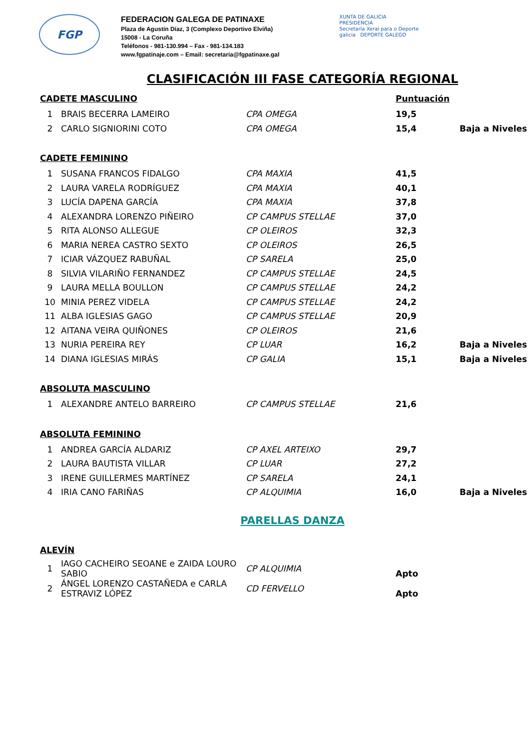FGP
FEDERACION GALEGA DE PATINAXE
Plaza de Agustín Díaz, 3 (Complexo Deportivo Elviña)
15008 - La Coruña
Teléfonos - 981-130.994 – Fax - 981-134.183
www.fgpatinaje.com – Email: secretaria@fgpatinaxe.gal
XUNTA DE GALICIA
PRESIDENCIA
Secretaría Xeral para o Deporte
galicia DEPORTE GALEGO
CLASIFICACIÓN III FASE CATEGORÍA REGIONAL
| CADETE MASCULINO | | | Puntuación | |
| 1 | BRAIS BECERRA LAMEIRO | CPA OMEGA | 19,5 | |
| 2 | CARLO SIGNIORINI COTO | CPA OMEGA | 15,4 | Baja a Niveles |
| CADETE FEMININO | | | | |
| 1 | SUSANA FRANCOS FIDALGO | CPA MAXIA | 41,5 | |
| 2 | LAURA VARELA RODRÍGUEZ | CPA MAXIA | 40,1 | |
| 3 | LUCÍA DAPENA GARCÍA | CPA MAXIA | 37,8 | |
| 4 | ALEXANDRA LORENZO PIÑEIRO | CP CAMPUS STELLAE | 37,0 | |
| 5 | RITA ALONSO ALLEGUE | CP OLEIROS | 32,3 | |
| 6 | MARIA NEREA CASTRO SEXTO | CP OLEIROS | 26,5 | |
| 7 | ICIAR VÁZQUEZ RABUÑAL | CP SARELA | 25,0 | |
| 8 | SILVIA VILARIÑO FERNANDEZ | CP CAMPUS STELLAE | 24,5 | |
| 9 | LAURA MELLA BOULLON | CP CAMPUS STELLAE | 24,2 | |
| 10 | MINIA PEREZ VIDELA | CP CAMPUS STELLAE | 24,2 | |
| 11 | ALBA IGLESIAS GAGO | CP CAMPUS STELLAE | 20,9 | |
| 12 | AITANA VEIRA QUIÑONES | CP OLEIROS | 21,6 | |
| 13 | NURIA PEREIRA REY | CP LUAR | 16,2 | Baja a Niveles |
| 14 | DIANA IGLESIAS MIRÁS | CP GALIA | 15,1 | Baja a Niveles |
| ABSOLUTA MASCULINO | | | | |
| 1 | ALEXANDRE ANTELO BARREIRO | CP CAMPUS STELLAE | 21,6 | |
| ABSOLUTA FEMININO | | | | |
| 1 | ANDREA GARCÍA ALDARIZ | CP AXEL ARTEIXO | 29,7 | |
| 2 | LAURA BAUTISTA VILLAR | CP LUAR | 27,2 | |
| 3 | IRENE GUILLERMES MARTÍNEZ | CP SARELA | 24,1 | |
| 4 | IRIA CANO FARIÑAS | CP ALQUIMIA | 16,0 | Baja a Niveles |
PARELLAS DANZA
| ALEVÍN | | | | |
| 1 | IAGO CACHEIRO SEOANE e ZAIDA LOURO SABIO | CP ALQUIMIA | Apto | |
| 2 | ÁNGEL LORENZO CASTAÑEDA e CARLA ESTRAVIZ LÓPEZ | CD FERVELLO | Apto | |